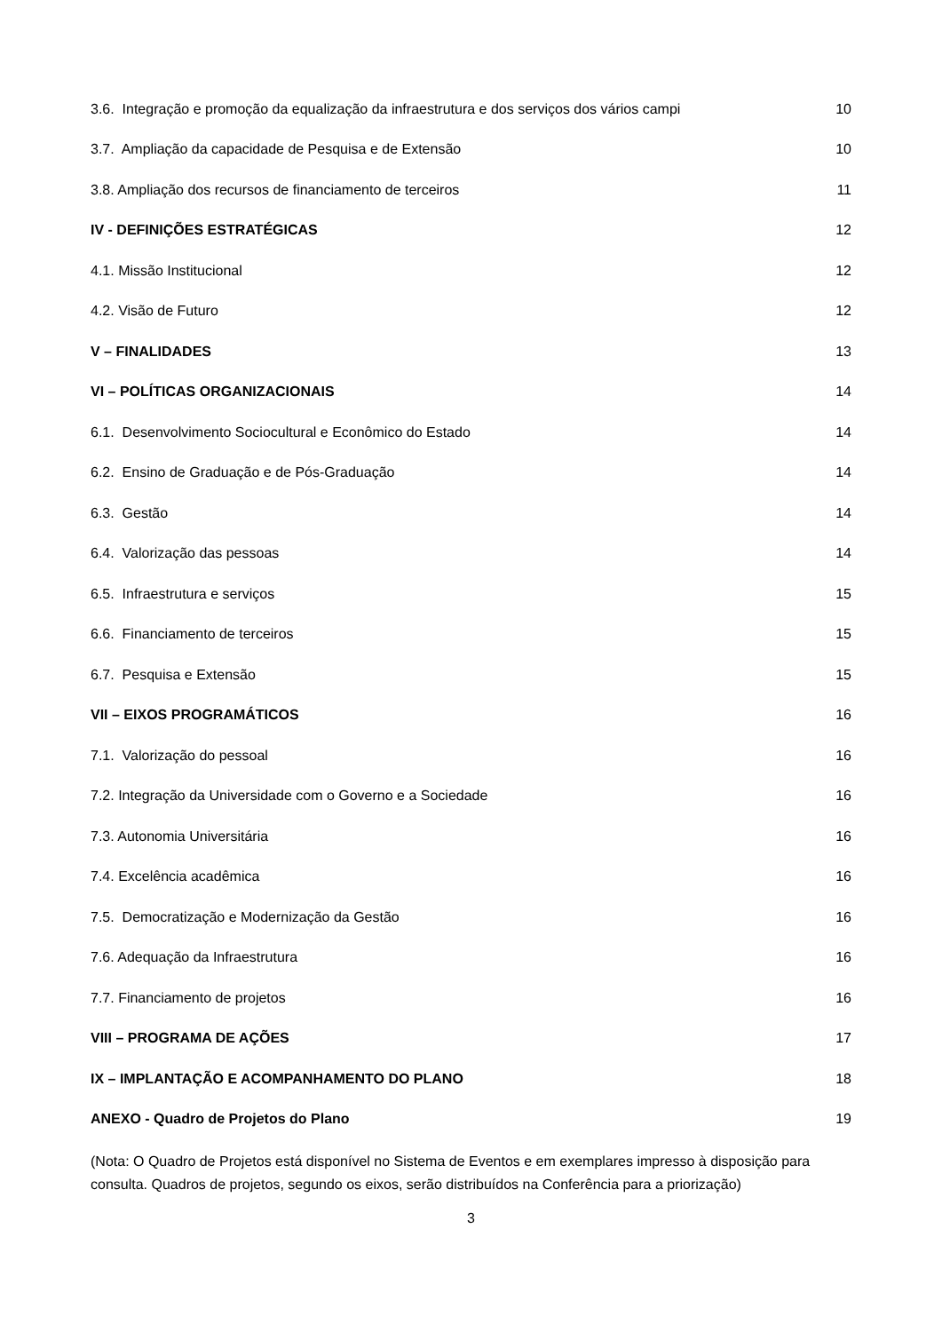3.6. Integração e promoção da equalização da infraestrutura e dos serviços dos vários campi 10
3.7. Ampliação da capacidade de Pesquisa e de Extensão 10
3.8. Ampliação dos recursos de financiamento de terceiros 11
IV - DEFINIÇÕES ESTRATÉGICAS 12
4.1. Missão Institucional 12
4.2. Visão de Futuro 12
V – FINALIDADES 13
VI – POLÍTICAS ORGANIZACIONAIS 14
6.1. Desenvolvimento Sociocultural e Econômico do Estado 14
6.2. Ensino de Graduação e de Pós-Graduação 14
6.3. Gestão 14
6.4. Valorização das pessoas 14
6.5. Infraestrutura e serviços 15
6.6. Financiamento de terceiros 15
6.7. Pesquisa e Extensão 15
VII – EIXOS PROGRAMÁTICOS 16
7.1. Valorização do pessoal 16
7.2. Integração da Universidade com o Governo e a Sociedade 16
7.3. Autonomia Universitária 16
7.4. Excelência acadêmica 16
7.5. Democratização e Modernização da Gestão 16
7.6. Adequação da Infraestrutura 16
7.7. Financiamento de projetos 16
VIII – PROGRAMA DE AÇÕES 17
IX – IMPLANTAÇÃO E ACOMPANHAMENTO DO PLANO 18
ANEXO - Quadro de Projetos do Plano 19
(Nota: O Quadro de Projetos está disponível no Sistema de Eventos e em exemplares impresso à disposição para consulta. Quadros de projetos, segundo os eixos, serão distribuídos na Conferência para a priorização)
3